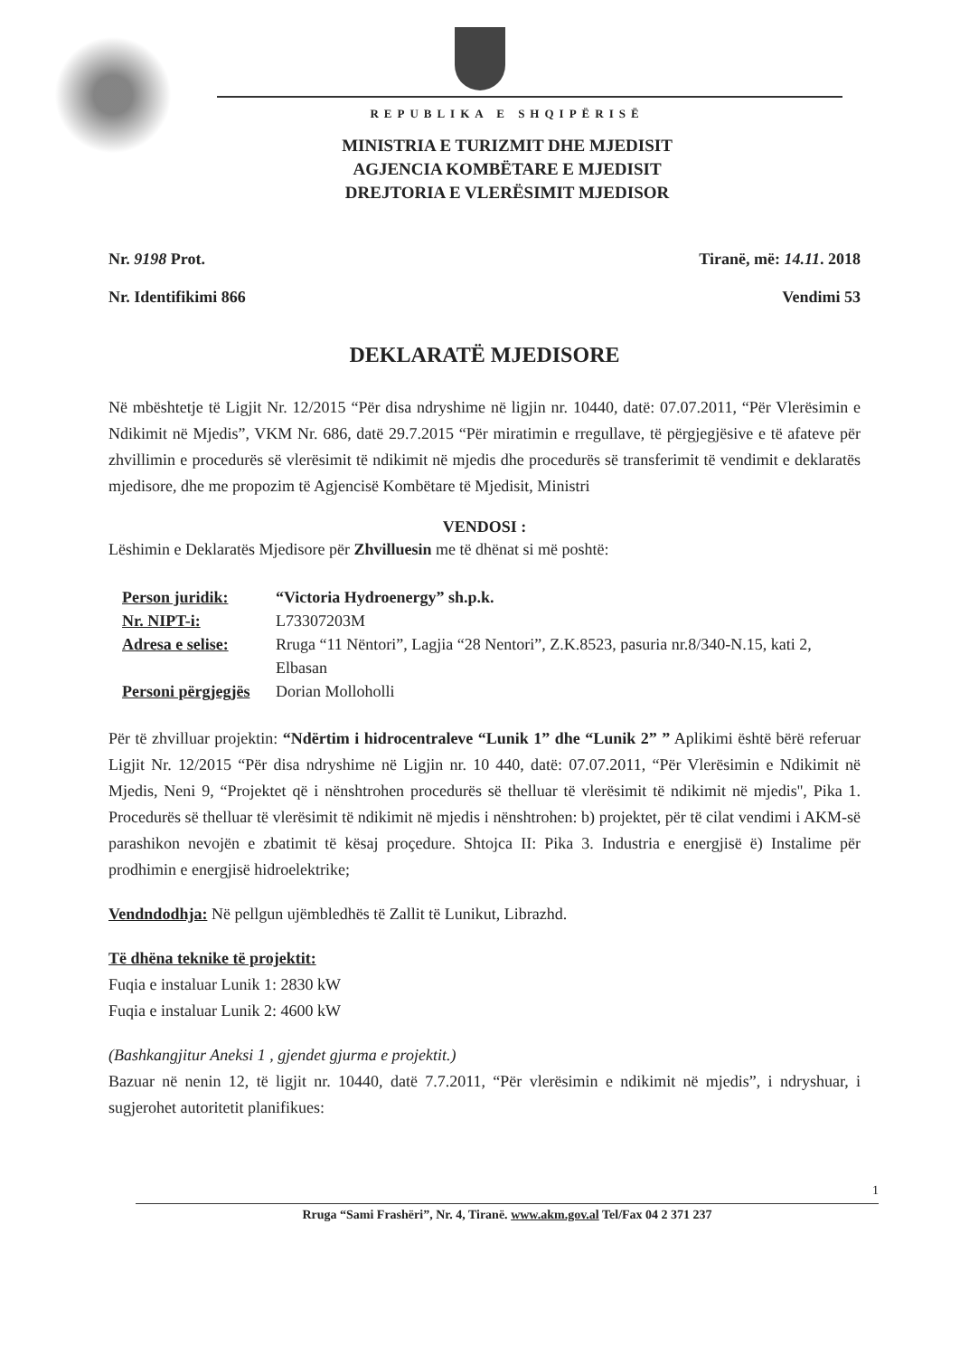REPUBLIKA E SHQIPËRISË
MINISTRIA E TURIZMIT DHE MJEDISIT
AGJENCIA KOMBËTARE E MJEDISIT
DREJTORIA E VLERËSIMIT MJEDISOR
Nr. 9198 Prot.
Nr. Identifikimi 866
Tiranë, më: 14.11. 2018
Vendimi 53
DEKLARATË MJEDISORE
Në mbështetje të Ligjit Nr. 12/2015 “Për disa ndryshime në ligjin nr. 10440, datë: 07.07.2011, “Për Vlerësimin e Ndikimit në Mjedis”, VKM Nr. 686, datë 29.7.2015 “Për miratimin e rregullave, të përgjegjësive e të afateve për zhvillimin e procedurës së vlerësimit të ndikimit në mjedis dhe procedurës së transferimit të vendimit e deklaratës mjedisore, dhe me propozim të Agjencisë Kombëtare të Mjedisit, Ministri
VENDOSI :
Lëshimin e Deklaratës Mjedisore për Zhvilluesin me të dhënat si më poshtë:
Person juridik: “Victoria Hydroenergy” sh.p.k. Nr. NIPT-i: L73307203M Adresa e selise: Rruga “11 Nëntori”, Lagjia “28 Nentori”, Z.K.8523, pasuria nr.8/340-N.15, kati 2, Elbasan Personi përgjegjës Dorian Molloholli
Për të zhvilluar projektin: “Ndërtim i hidrocentraleve “Lunik 1” dhe “Lunik 2” ” Aplikimi është bërë referuar Ligjit Nr. 12/2015 “Për disa ndryshime në Ligjin nr. 10 440, datë: 07.07.2011, “Për Vlerësimin e Ndikimit në Mjedis, Neni 9, “Projektet që i nënshtrohen procedurës së thelluar të vlerësimit të ndikimit në mjedis'', Pika 1. Procedurës së thelluar të vlerësimit të ndikimit në mjedis i nënshtrohen: b) projektet, për të cilat vendimi i AKM-së parashikon nevojën e zbatimit të kësaj proçedure. Shtojca II: Pika 3. Industria e energjisë ë) Instalime për prodhimin e energjisë hidroelektrike;
Vendndodhja: Në pellgun ujëmbledhës të Zallit të Lunikut, Librazhd.
Të dhëna teknike të projektit:
Fuqia e instaluar Lunik 1: 2830 kW
Fuqia e instaluar Lunik 2: 4600 kW
(Bashkangjitur Aneksi 1 , gjendet gjurma e projektit.)
Bazuar në nenin 12, të ligjit nr. 10440, datë 7.7.2011, “Për vlerësimin e ndikimit në mjedis”, i ndryshuar, i sugjerohet autoritetit planifikues:
1
Rruga “Sami Frashëri”, Nr. 4, Tiranë. www.akm.gov.al Tel/Fax 04 2 371 237